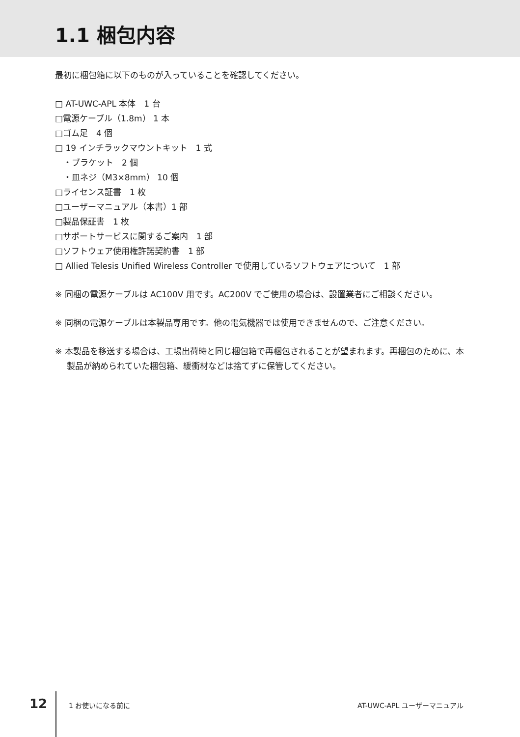1.1 梱包内容
最初に梱包箱に以下のものが入っていることを確認してください。
□ AT-UWC-APL 本体　1 台
□電源ケーブル（1.8m） 1 本
□ゴム足　4 個
□ 19 インチラックマウントキット　1 式
　・ブラケット　2 個
　・皿ネジ（M3×8mm） 10 個
□ライセンス証書　1 枚
□ユーザーマニュアル（本書）1 部
□製品保証書　1 枚
□サポートサービスに関するご案内　1 部
□ソフトウェア使用権許諾契約書　1 部
□ Allied Telesis Unified Wireless Controller で使用しているソフトウェアについて　1 部
※ 同梱の電源ケーブルは AC100V 用です。AC200V でご使用の場合は、設置業者にご相談ください。
※ 同梱の電源ケーブルは本製品専用です。他の電気機器では使用できませんので、ご注意ください。
※ 本製品を移送する場合は、工場出荷時と同じ梱包箱で再梱包されることが望まれます。再梱包のために、本製品が納められていた梱包箱、緩衝材などは捨てずに保管してください。
12 1 お使いになる前に AT-UWC-APL ユーザーマニュアル